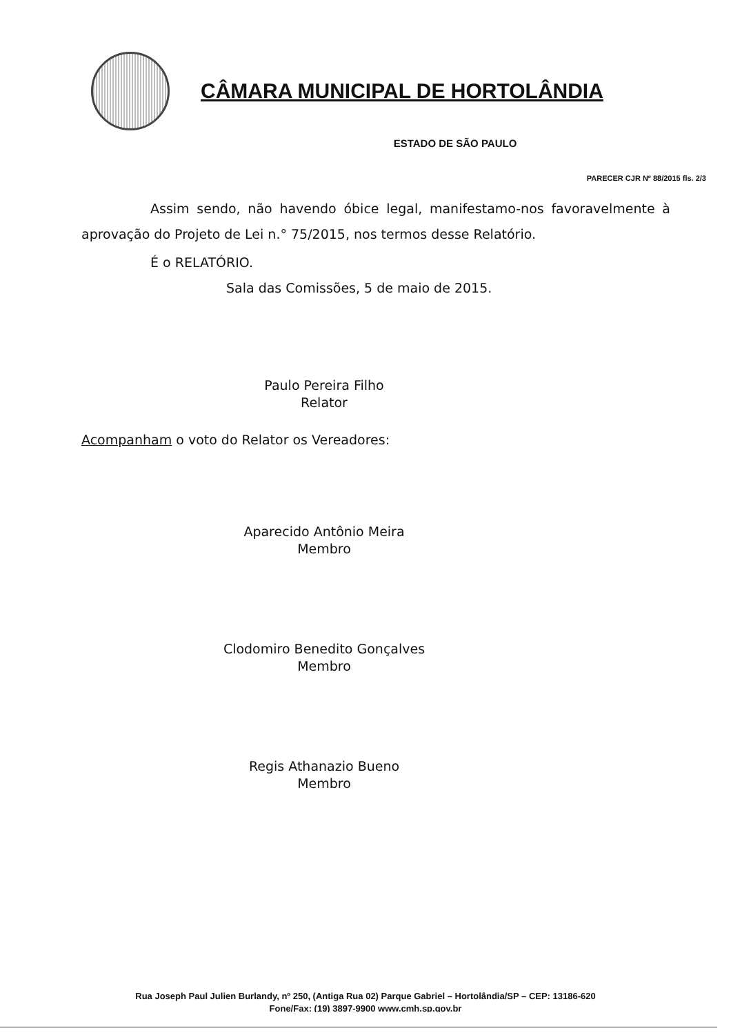CÂMARA MUNICIPAL DE HORTOLÂNDIA
ESTADO DE SÃO PAULO
PARECER CJR Nº 88/2015 fls. 2/3
Assim sendo, não havendo óbice legal, manifestamo-nos favoravelmente à aprovação do Projeto de Lei n.° 75/2015, nos termos desse Relatório.
É o RELATÓRIO.
Sala das Comissões, 5 de maio de 2015.
Paulo Pereira Filho
Relator
Acompanham o voto do Relator os Vereadores:
Aparecido Antônio Meira
Membro
Clodomiro Benedito Gonçalves
Membro
Regis Athanazio Bueno
Membro
Rua Joseph Paul Julien Burlandy, nº 250, (Antiga Rua 02) Parque Gabriel – Hortolândia/SP – CEP: 13186-620
Fone/Fax: (19) 3897-9900 www.cmh.sp.gov.br